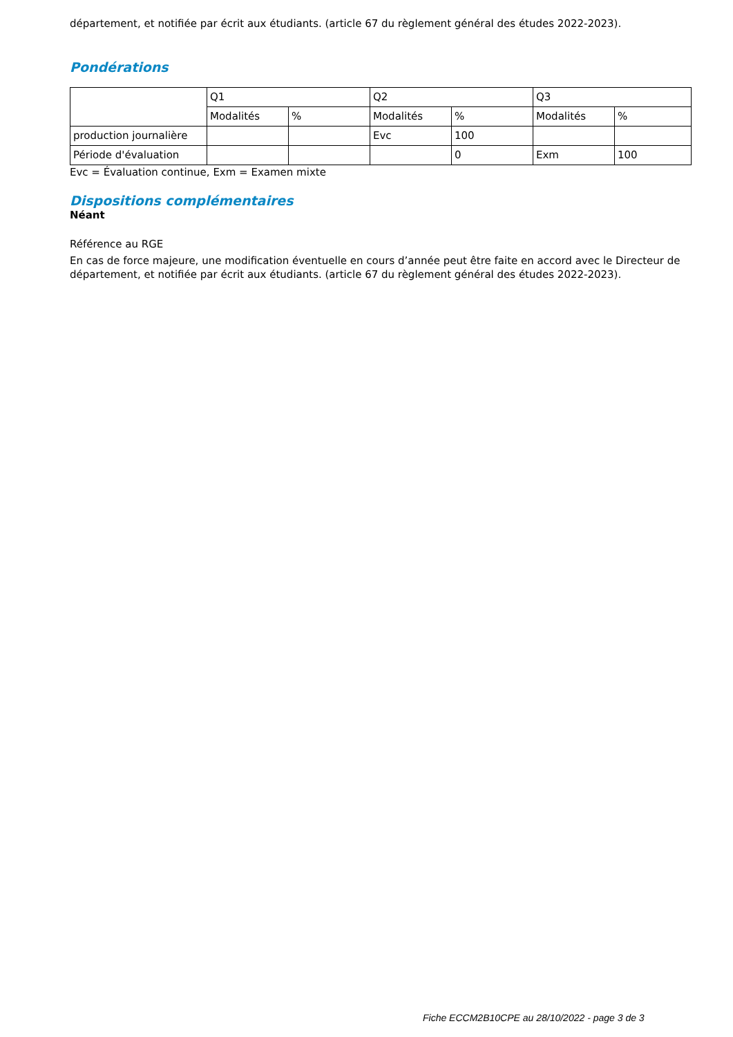département, et notifiée par écrit aux étudiants. (article 67 du règlement général des études 2022-2023).
Pondérations
| | Q1 | | Q2 | | Q3 | |
| | Modalités | % | Modalités | % | Modalités | % |
| production journalière | | | Evc | 100 | | |
| Période d'évaluation | | | | 0 | Exm | 100 |
Evc = Évaluation continue, Exm = Examen mixte
Dispositions complémentaires
Néant
Référence au RGE
En cas de force majeure, une modification éventuelle en cours d’année peut être faite en accord avec le Directeur de département, et notifiée par écrit aux étudiants. (article 67 du règlement général des études 2022-2023).
Fiche ECCM2B10CPE au 28/10/2022 - page 3 de 3